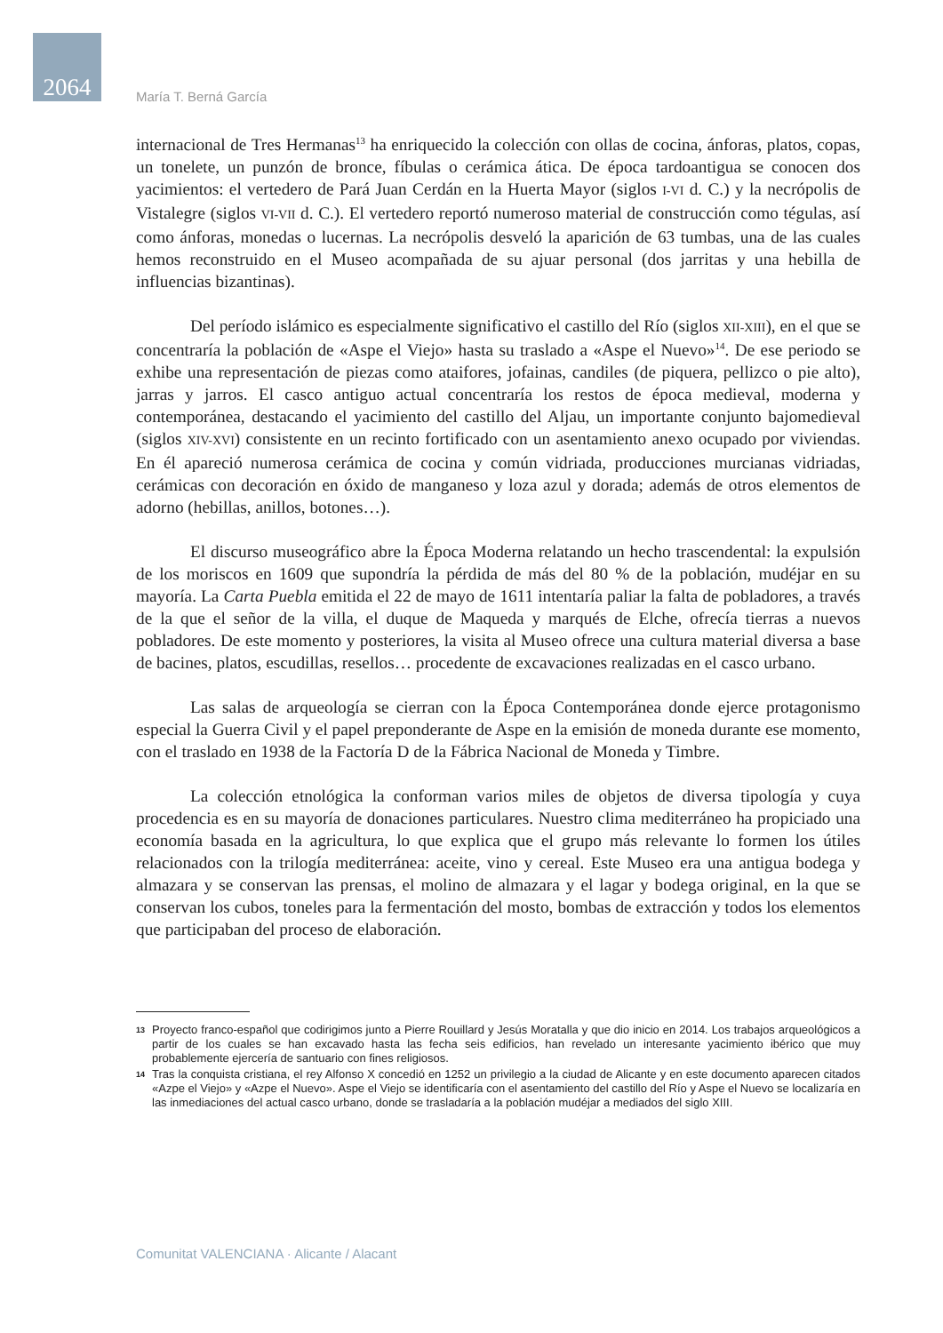2064
María T. Berná García
internacional de Tres Hermanas<sup>13</sup> ha enriquecido la colección con ollas de cocina, ánforas, platos, copas, un tonelete, un punzón de bronce, fíbulas o cerámica ática. De época tardoantigua se conocen dos yacimientos: el vertedero de Pará Juan Cerdán en la Huerta Mayor (siglos I-VI d. C.) y la necrópolis de Vistalegre (siglos VI-VII d. C.). El vertedero reportó numeroso material de construcción como tégulas, así como ánforas, monedas o lucernas. La necrópolis desveló la aparición de 63 tumbas, una de las cuales hemos reconstruido en el Museo acompañada de su ajuar personal (dos jarritas y una hebilla de influencias bizantinas).
Del período islámico es especialmente significativo el castillo del Río (siglos XII-XIII), en el que se concentraría la población de «Aspe el Viejo» hasta su traslado a «Aspe el Nuevo»<sup>14</sup>. De ese periodo se exhibe una representación de piezas como ataifores, jofainas, candiles (de piquera, pellizco o pie alto), jarras y jarros. El casco antiguo actual concentraría los restos de época medieval, moderna y contemporánea, destacando el yacimiento del castillo del Aljau, un importante conjunto bajomedieval (siglos XIV-XVI) consistente en un recinto fortificado con un asentamiento anexo ocupado por viviendas. En él apareció numerosa cerámica de cocina y común vidriada, producciones murcianas vidriadas, cerámicas con decoración en óxido de manganeso y loza azul y dorada; además de otros elementos de adorno (hebillas, anillos, botones…).
El discurso museográfico abre la Época Moderna relatando un hecho trascendental: la expulsión de los moriscos en 1609 que supondría la pérdida de más del 80 % de la población, mudéjar en su mayoría. La Carta Puebla emitida el 22 de mayo de 1611 intentaría paliar la falta de pobladores, a través de la que el señor de la villa, el duque de Maqueda y marqués de Elche, ofrecía tierras a nuevos pobladores. De este momento y posteriores, la visita al Museo ofrece una cultura material diversa a base de bacines, platos, escudillas, resellos… procedente de excavaciones realizadas en el casco urbano.
Las salas de arqueología se cierran con la Época Contemporánea donde ejerce protagonismo especial la Guerra Civil y el papel preponderante de Aspe en la emisión de moneda durante ese momento, con el traslado en 1938 de la Factoría D de la Fábrica Nacional de Moneda y Timbre.
La colección etnológica la conforman varios miles de objetos de diversa tipología y cuya procedencia es en su mayoría de donaciones particulares. Nuestro clima mediterráneo ha propiciado una economía basada en la agricultura, lo que explica que el grupo más relevante lo formen los útiles relacionados con la trilogía mediterránea: aceite, vino y cereal. Este Museo era una antigua bodega y almazara y se conservan las prensas, el molino de almazara y el lagar y bodega original, en la que se conservan los cubos, toneles para la fermentación del mosto, bombas de extracción y todos los elementos que participaban del proceso de elaboración.
13 Proyecto franco-español que codirigimos junto a Pierre Rouillard y Jesús Moratalla y que dio inicio en 2014. Los trabajos arqueológicos a partir de los cuales se han excavado hasta las fecha seis edificios, han revelado un interesante yacimiento ibérico que muy probablemente ejercería de santuario con fines religiosos.
14 Tras la conquista cristiana, el rey Alfonso X concedió en 1252 un privilegio a la ciudad de Alicante y en este documento aparecen citados «Azpe el Viejo» y «Azpe el Nuevo». Aspe el Viejo se identificaría con el asentamiento del castillo del Río y Aspe el Nuevo se localizaría en las inmediaciones del actual casco urbano, donde se trasladaría a la población mudéjar a mediados del siglo XIII.
Comunitat VALENCIANA · Alicante / Alacant